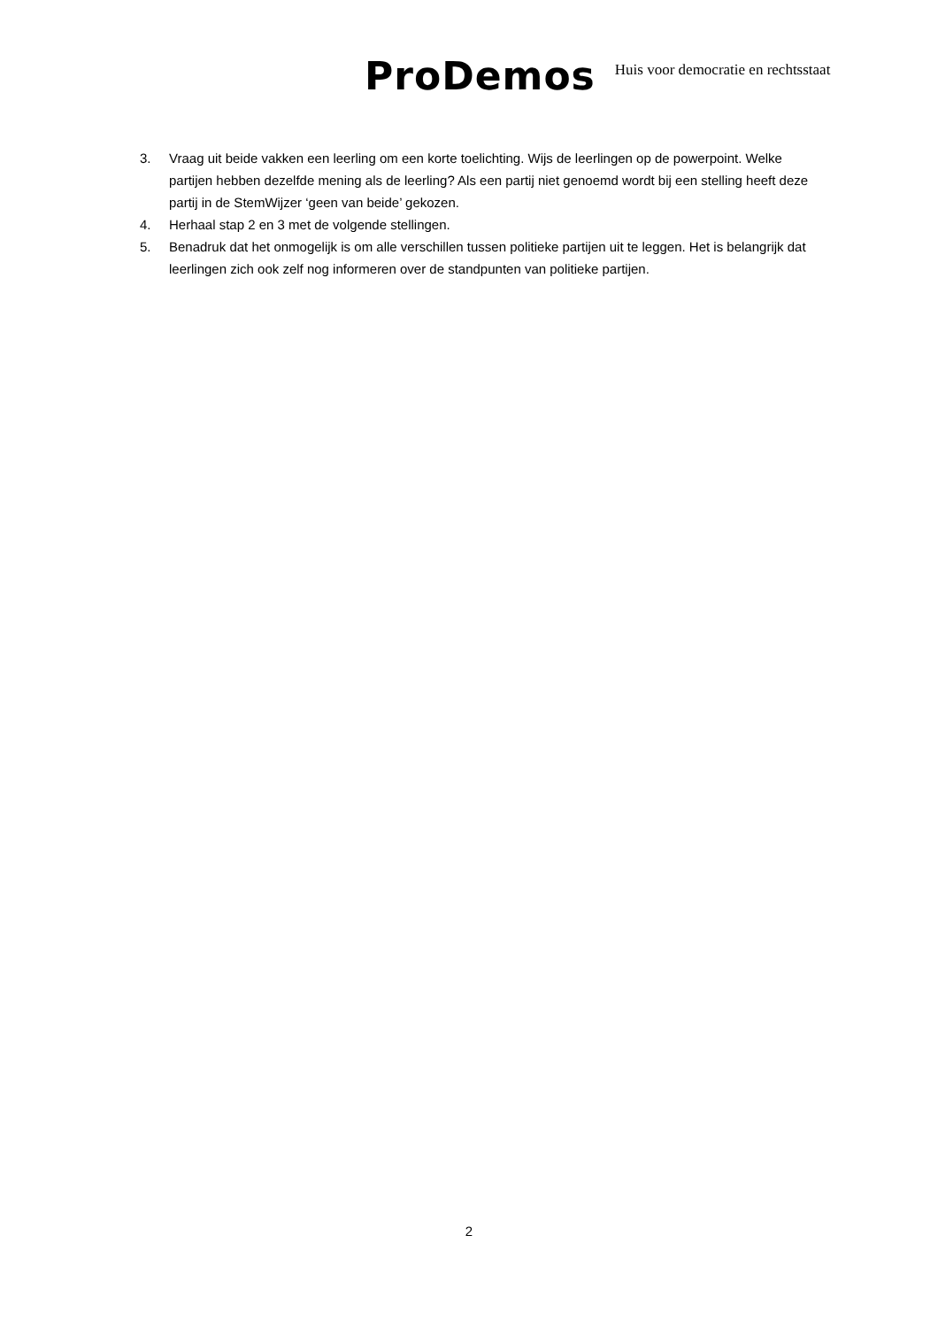ProDemos Huis voor democratie en rechtsstaat
3. Vraag uit beide vakken een leerling om een korte toelichting. Wijs de leerlingen op de powerpoint. Welke partijen hebben dezelfde mening als de leerling? Als een partij niet genoemd wordt bij een stelling heeft deze partij in de StemWijzer ‘geen van beide’ gekozen.
4. Herhaal stap 2 en 3 met de volgende stellingen.
5. Benadruk dat het onmogelijk is om alle verschillen tussen politieke partijen uit te leggen. Het is belangrijk dat leerlingen zich ook zelf nog informeren over de standpunten van politieke partijen.
2